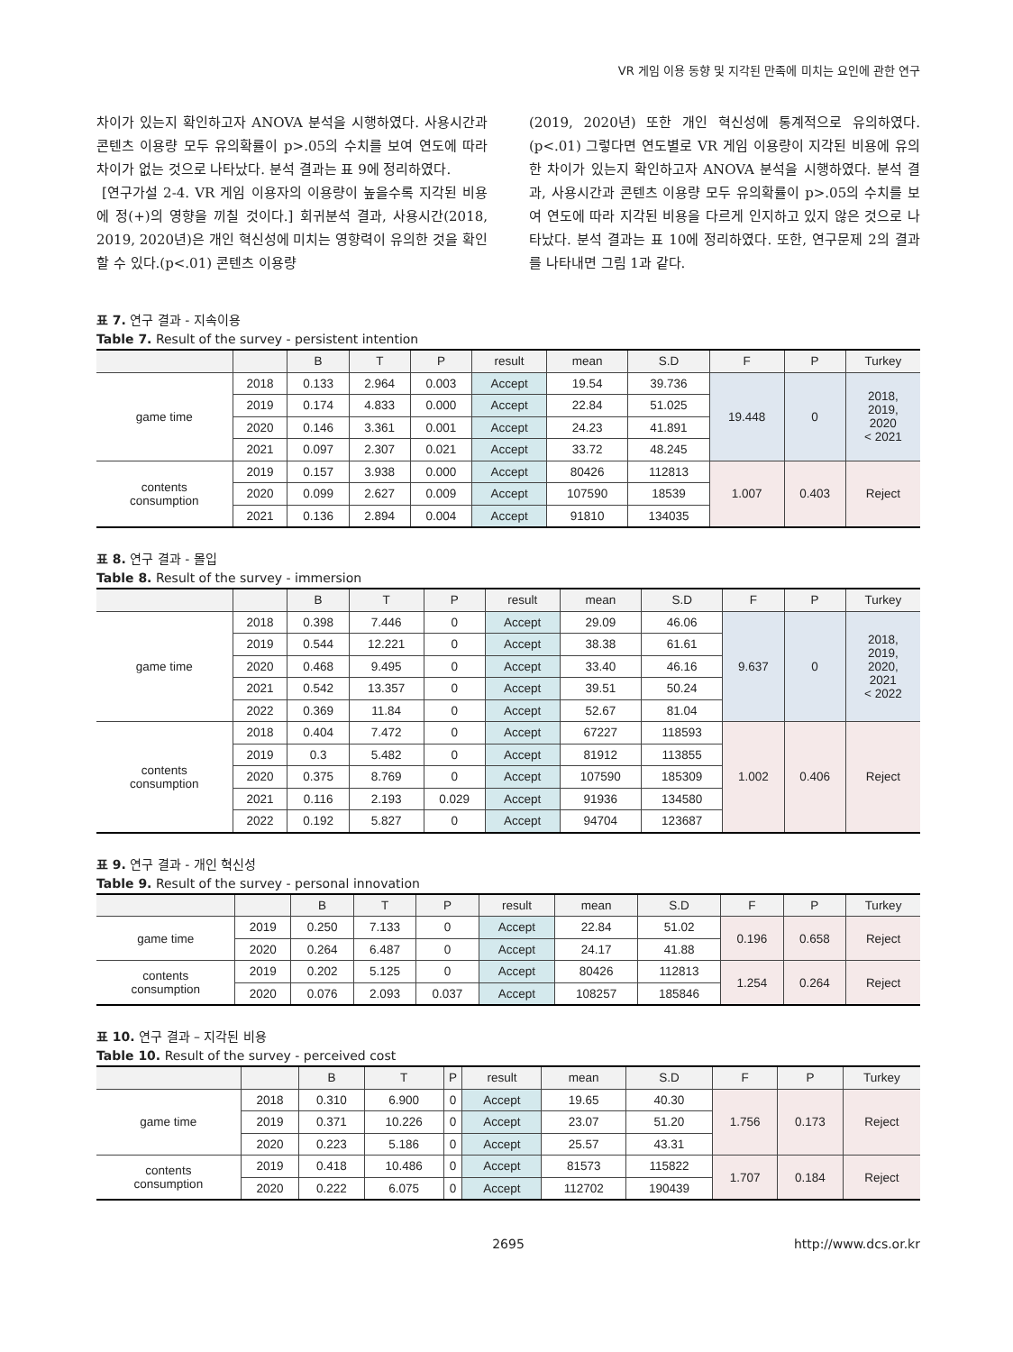VR 게임 이용 동향 및 지각된 만족에 미치는 요인에 관한 연구
차이가 있는지 확인하고자 ANOVA 분석을 시행하였다. 사용시간과 콘텐츠 이용량 모두 유의확률이 p>.05의 수치를 보여 연도에 따라 차이가 없는 것으로 나타났다. 분석 결과는 표 9에 정리하였다.
[연구가설 2-4. VR 게임 이용자의 이용량이 높을수록 지각된 비용에 정(+)의 영향을 끼칠 것이다.] 회귀분석 결과, 사용시간(2018, 2019, 2020년)은 개인 혁신성에 미치는 영향력이 유의한 것을 확인할 수 있다.(p<.01) 콘텐츠 이용량
(2019, 2020년) 또한 개인 혁신성에 통계적으로 유의하였다.(p<.01) 그렇다면 연도별로 VR 게임 이용량이 지각된 비용에 유의한 차이가 있는지 확인하고자 ANOVA 분석을 시행하였다. 분석 결과, 사용시간과 콘텐츠 이용량 모두 유의확률이 p>.05의 수치를 보여 연도에 따라 지각된 비용을 다르게 인지하고 있지 않은 것으로 나타났다. 분석 결과는 표 10에 정리하였다. 또한, 연구문제 2의 결과를 나타내면 그림 1과 같다.
표 7. 연구 결과 - 지속이용
Table 7. Result of the survey - persistent intention
| | | B | T | P | result | mean | S.D | F | P | Turkey |
| --- | --- | --- | --- | --- | --- | --- | --- | --- | --- | --- |
| game time | 2018 | 0.133 | 2.964 | 0.003 | Accept | 19.54 | 39.736 | 19.448 | 0 | 2018, 2019, 2020 < 2021 |
| | 2019 | 0.174 | 4.833 | 0.000 | Accept | 22.84 | 51.025 | | | |
| | 2020 | 0.146 | 3.361 | 0.001 | Accept | 24.23 | 41.891 | | | |
| | 2021 | 0.097 | 2.307 | 0.021 | Accept | 33.72 | 48.245 | | | |
| contents consumption | 2019 | 0.157 | 3.938 | 0.000 | Accept | 80426 | 112813 | 1.007 | 0.403 | Reject |
| | 2020 | 0.099 | 2.627 | 0.009 | Accept | 107590 | 18539 | | | |
| | 2021 | 0.136 | 2.894 | 0.004 | Accept | 91810 | 134035 | | | |
표 8. 연구 결과 - 몰입
Table 8. Result of the survey - immersion
| | | B | T | P | result | mean | S.D | F | P | Turkey |
| --- | --- | --- | --- | --- | --- | --- | --- | --- | --- | --- |
| game time | 2018 | 0.398 | 7.446 | 0 | Accept | 29.09 | 46.06 | 9.637 | 0 | 2018, 2019, 2020, 2021 < 2022 |
| | 2019 | 0.544 | 12.221 | 0 | Accept | 38.38 | 61.61 | | | |
| | 2020 | 0.468 | 9.495 | 0 | Accept | 33.40 | 46.16 | | | |
| | 2021 | 0.542 | 13.357 | 0 | Accept | 39.51 | 50.24 | | | |
| | 2022 | 0.369 | 11.84 | 0 | Accept | 52.67 | 81.04 | | | |
| contents consumption | 2018 | 0.404 | 7.472 | 0 | Accept | 67227 | 118593 | 1.002 | 0.406 | Reject |
| | 2019 | 0.3 | 5.482 | 0 | Accept | 81912 | 113855 | | | |
| | 2020 | 0.375 | 8.769 | 0 | Accept | 107590 | 185309 | | | |
| | 2021 | 0.116 | 2.193 | 0.029 | Accept | 91936 | 134580 | | | |
| | 2022 | 0.192 | 5.827 | 0 | Accept | 94704 | 123687 | | | |
표 9. 연구 결과 - 개인 혁신성
Table 9. Result of the survey - personal innovation
| | | B | T | P | result | mean | S.D | F | P | Turkey |
| --- | --- | --- | --- | --- | --- | --- | --- | --- | --- | --- |
| game time | 2019 | 0.250 | 7.133 | 0 | Accept | 22.84 | 51.02 | 0.196 | 0.658 | Reject |
| | 2020 | 0.264 | 6.487 | 0 | Accept | 24.17 | 41.88 | | | |
| contents consumption | 2019 | 0.202 | 5.125 | 0 | Accept | 80426 | 112813 | 1.254 | 0.264 | Reject |
| | 2020 | 0.076 | 2.093 | 0.037 | Accept | 108257 | 185846 | | | |
표 10. 연구 결과 – 지각된 비용
Table 10. Result of the survey - perceived cost
| | | B | T | P | result | mean | S.D | F | P | Turkey |
| --- | --- | --- | --- | --- | --- | --- | --- | --- | --- | --- |
| game time | 2018 | 0.310 | 6.900 | 0 | Accept | 19.65 | 40.30 | 1.756 | 0.173 | Reject |
| | 2019 | 0.371 | 10.226 | 0 | Accept | 23.07 | 51.20 | | | |
| | 2020 | 0.223 | 5.186 | 0 | Accept | 25.57 | 43.31 | | | |
| contents consumption | 2019 | 0.418 | 10.486 | 0 | Accept | 81573 | 115822 | 1.707 | 0.184 | Reject |
| | 2020 | 0.222 | 6.075 | 0 | Accept | 112702 | 190439 | | | |
2695 http://www.dcs.or.kr